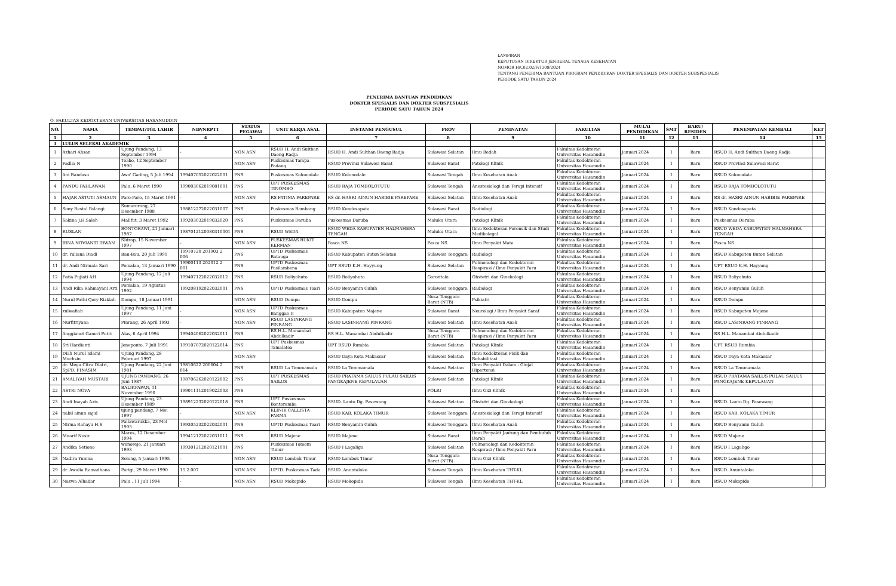LAMPIRAN
KEPUTUSAN DIREKTUR JENDERAL TENAGA KESEHATAN
NOMOR HK.02.02/F/1309/2024
TENTANG PENERIMA BANTUAN PROGRAM PENDIDIKAN DOKTER SPESIALIS DAN DOKTER SUBSPESIALIS
PERIODE SATU TAHUN 2024
PENERIMA BANTUAN PENDIDIKAN
DOKTER SPESIALIS DAN DOKTER SUBSPESIALIS
PERIODE SATU TAHUN 2024
O. FAKULTAS KEDOKTERAN UNIVERSITAS HASANUDDIN
| NO. | NAMA | TEMPAT/TGL LAHIR | NIP/NRPTT | STATUS PEGAWAI | UNIT KERJA ASAL | INSTANSI PENGUSUL | PROV | PEMINATAN | FAKULTAS | MULAI PENDIDIKAN | SMT | BARU/ RESIDEN | PENEMPATAN KEMBALI | KET |
| --- | --- | --- | --- | --- | --- | --- | --- | --- | --- | --- | --- | --- | --- | --- |
| 1 | 2 | 3 | 4 | 5 | 6 | 7 | 8 | 9 | 10 | 11 | 12 | 13 | 14 | 15 |
| I | LULUS SELEKSI AKADEMIK | | | | | | | | | | | | | |
| 1 | Azhari Ahsan | Ujung Pandang, 13 September 1994 | - | NON ASN | RSUD H. Andi Sulthan Daeng Radja | RSUD H. Andi Sulthan Daeng Radja | Sulawesi Selatan | Ilmu Bedah | Fakultas Kedokteran Universitas Hasanudin | Januari 2024 | 1 | Baru | RSUD H. Andi Sulthan Daeng Radja | |
| 2 | Fadlia N | Toabo, 12 September 1990 | | NON ASN | Puskesmas Tampa Padang | RSUD Provinsi Sulawesi Barat | Sulawesi Barat | Patologi Klinik | Fakultas Kedokteran Universitas Hasanudin | Januari 2024 | 1 | Baru | RSUD Provinsi Sulawesi Barat | |
| 3 | Ani Bandaso | Awo' Gading, 5 Juli 1994 | 199407052022022001 | PNS | Puskesmas Kolonodale | RSUD Kolonodale | Sulawesi Tengah | Ilmu Kesehatan Anak | Fakultas Kedokteran Universitas Hasanudin | Januari 2024 | 1 | Baru | RSUD Kolonodale | |
| 4 | PANDU PAHLAWAN | Palu, 6 Maret 1990 | 199003062019081001 | PNS | UPT PUSKESMAS TINOMBO | RSUD RAJA TOMBOLOTUTU | Sulawesi Tengah | Anestesiologi dan Terapi Intensif | Fakultas Kedokteran Universitas Hasanudin | Januari 2024 | 1 | Baru | RSUD RAJA TOMBOLOTUTU | |
| 5 | HAJAR ASTUTI ASMAUN | Pare-Pare, 15 Maret 1991 | - | NON ASN | RS FATIMA PAREPARE | RS dr. HASRI AINUN HABIBIE PAREPARE | Sulawesi Selatan | Ilmu Kesehatan Anak | Fakultas Kedokteran Universitas Hasanudin | Januari 2024 | 1 | Baru | RS dr. HASRI AINUN HABIBIE PAREPARE | |
| 6 | Sony Restal Palangi | Sumarorong, 27 Desember 1988 | 198812272022031007 | PNS | Puskesmas Bambang | RSUD Kondosapata | Sulawesi Barat | Radiologi | Fakultas Kedokteran Universitas Hasanudin | Januari 2024 | 1 | Baru | RSUD Kondosapata | |
| 7 | Sakina J.H.Saleh | Malifut, 3 Maret 1992 | 199203032019032020 | PNS | Puskesmas Daruba | Puskesmas Daruba | Maluku Utara | Patologi Klinik | Fakultas Kedokteran Universitas Hasanudin | Januari 2024 | 1 | Baru | Puskesmas Daruba | |
| 8 | RUSLAN | BONTOBAWI, 21 Januari 1987 | 1987012120080310001 | PNS | RSUD WEDA | RSUD WEDA KABUPATEN HALMAHERA TENGAH | Maluku Utara | Ilmu Kedokteran Forensik dan Studi Medikolegal | Fakultas Kedokteran Universitas Hasanudin | Januari 2024 | 1 | Baru | RSUD WEDA KABUPATEN HALMAHERA TENGAH | |
| 9 | IRNA NOVIANTI IRWAN | SIdrap, 15 November 1997 | - | NON ASN | PUSKESMAS BUKIT KERMAN | Pasca NS | Pasca NS | Ilmu Penyakit Mata | Fakultas Kedokteran Universitas Hasanudin | Januari 2024 | 1 | Baru | Pasca NS | |
| 10 | dr. Yuliana Diadi | Bau-Bau, 20 Juli 1991 | 19910720 201903 2 006 | PNS | UPTD Puskesmas Batauga | RSUD Kabupaten Buton Selatan | Sulawesi Tenggara | Radiologi | Fakultas Kedokteran Universitas Hasanudin | Januari 2024 | 1 | Baru | RSUD Kabupaten Buton Selatan | |
| 11 | dr. Andi Nirmala Sari | Pomalaa, 13 Januari 1990 | 19900113 202012 2 001 | PNS | UPTD Puskesmas Pasilambena | UPT RSUD K.H. Hayyung | Sulawesi Selatan | Pulmonologi dan Kedokteran Respirasi / Ilmu Penyakit Paru | Fakultas Kedokteran Universitas Hasanudin | Januari 2024 | 1 | Baru | UPT RSUD K.H. Hayyung | |
| 12 | Fatia Pujiati AH | Ujung Pandang, 12 Juli 1994 | 199407122022032012 | PNS | RSUD Boliyohuto | RSUD Boliyohuto | Gorontalo | Obstetri dan Ginekologi | Fakultas Kedokteran Universitas Hasanudin | Januari 2024 | 1 | Baru | RSUD Boliyohuto | |
| 13 | Andi Rika Rahmayani Arti | Pomalaa, 19 Agustus 1992 | 199208192022032001 | PNS | UPTD Puskesmas Toari | RSUD Benyamin Guluh | Sulawesi Tenggara | Radiologi | Fakultas Kedokteran Universitas Hasanudin | Januari 2024 | 1 | Baru | RSUD Benyamin Guluh | |
| 14 | Nurul Fathi Qory Rizkiah | Dompu, 18 Januari 1991 | | NON ASN | RSUD Dompu | RSUD Dompu | Nusa Tenggara Barat (NTB) | Psikiatri | Fakultas Kedokteran Universitas Hasanudin | Januari 2024 | 1 | Baru | RSUD Dompu | |
| 15 | zulwafiah | Ujung Pandang, 11 Juni 1997 | - | NON ASN | UPTD Puskesmas Banggae II | RSUD Kabupaten Majene | Sulawesi Barat | Neurologi / Ilmu Penyakit Saraf | Fakultas Kedokteran Universitas Hasanudin | Januari 2024 | 1 | Baru | RSUD Kabupaten Majene | |
| 16 | Nurfitriyana | Pinrang, 26 April 1993 | - | NON ASN | RSUD LASINRANG PINRANG | RSUD LASINRANG PINRANG | Sulawesi Selatan | Ilmu Kesehatan Anak | Fakultas Kedokteran Universitas Hasanudin | Januari 2024 | 1 | Baru | RSUD LASINRANG PINRANG | |
| 17 | Anggianet Ganeri Putri | Alas, 6 April 1994 | 199404062022032011 | PNS | RS H.L. Manambai Abdulkadir | RS H.L. Manambai Abdulkadir | Nusa Tenggara Barat (NTB) | Pulmonologi dan Kedokteran Respirasi / Ilmu Penyakit Paru | Fakultas Kedokteran Universitas Hasanudin | Januari 2024 | 1 | Baru | RS H.L. Manambai Abdulkadir | |
| 18 | Sri Hardianti | Jeneponto, 7 Juli 1991 | 199107072020122014 | PNS | UPT Puskesmas Tamalatea | UPT RSUD Rumbia | Sulawesi Selatan | Patologi Klinik | Fakultas Kedokteran Universitas Hasanudin | Januari 2024 | 1 | Baru | UPT RSUD Rumbia | |
| 19 | Diah Nurul Islami Muchsin | Ujung Pandang, 28 Februari 1997 | | NON ASN | | RSUD Daya Kota Makassar | Sulawesi Selatan | Ilmu Kedokteran Fisik dan Rehabilitasi | Fakultas Kedokteran Universitas Hasanudin | Januari 2024 | 1 | Baru | RSUD Daya Kota Makassar | |
| 20 | dr. Mega Citra Diatri, SpPD, FINASIM | Ujung Pandang, 22 Juni 1981 | 19810622 200604 2 014 | PNS | RSUD La Temmamala | RSUD La Temmamala | Sulawesi Selatan | Ilmu Penyakit Dalam - Ginjal Hipertensi | Fakultas Kedokteran Universitas Hasanudin | Januari 2024 | 1 | Baru | RSUD La Temmamala | |
| 21 | AMALIYAH MUSTARI | UJUNG PANDANG, 26 Juni 1987 | 198706262020122002 | PNS | UPT PUSKESMAS SAILUS | RSUD PRATAMA SAILUS PULAU SAILUS PANGKAJENE KEPULAUAN | Sulawesi Selatan | Patologi Klinik | Fakultas Kedokteran Universitas Hasanudin | Januari 2024 | 1 | Baru | RSUD PRATAMA SAILUS PULAU SAILUS PANGKAJENE KEPULAUAN | |
| 22 | ASTRI NOVA | BALIKPAPAN, 11 November 1990 | 199011112019022003 | PNS | | | POLRI | Ilmu Gizi Klinik | Fakultas Kedokteran Universitas Hasanudin | Januari 2024 | 1 | Baru | | |
| 23 | Andi Inayah Azis | Ujung Pandang, 23 Desember 1989 | 198912232020122018 | PNS | UPT. Puskesmas Bontoramba | RSUD. Lanto Dg. Pasewang | Sulawesi Selatan | Obstetri dan Ginekologi | Fakultas Kedokteran Universitas Hasanudin | Januari 2024 | 1 | Baru | RSUD. Lanto Dg. Pasewang | |
| 24 | nabil ainun sajid | ujung pandang, 7 Mei 1997 | - | NON ASN | KLINIK CALLISTA FARMA | RSUD KAB. KOLAKA TIMUR | Sulawesi Tenggara | Anestesiologi dan Terapi Intensif | Fakultas Kedokteran Universitas Hasanudin | Januari 2024 | 1 | Baru | RSUD KAB. KOLAKA TIMUR | |
| 25 | Nirma Rahayu H.S | Pallawarukka, 23 Mei 1993 | 199305232022032001 | PNS | UPTD Puskesmas Toari | RSUD Benyamin Guluh | Sulawesi Tenggara | Ilmu Kesehatan Anak | Fakultas Kedokteran Universitas Hasanudin | Januari 2024 | 1 | Baru | RSUD Benyamin Guluh | |
| 26 | Muarif Nasir | Maros, 12 Desember 1994 | 199412122022031011 | PNS | RSUD Majene | RSUD Majene | Sulawesi Barat | Ilmu Penyakit Jantung dan Pembuluh Darah | Fakultas Kedokteran Universitas Hasanudin | Januari 2024 | 1 | Baru | RSUD Majene | |
| 27 | Andika Setiono | wonorejo, 21 Januari 1993 | 199301212020121001 | PNS | Puskesmas Tomoni Timur | RSUD I Lagaligo | Sulawesi Selatan | Pulmonologi dan Kedokteran Respirasi / Ilmu Penyakit Paru | Fakultas Kedokteran Universitas Hasanudin | Januari 2024 | 1 | Baru | RSUD I Lagaligo | |
| 28 | Nadira Yumna | Selong, 5 Januari 1995 | - | NON ASN | RSUD Lombok Timur | RSUD Lombok Timur | Nusa Tenggara Barat (NTB) | Ilmu Gizi Klinik | Fakultas Kedokteran Universitas Hasanudin | Januari 2024 | 1 | Baru | RSUD Lombok Timur | |
| 29 | dr. Awalia Ramadhana | Parigi, 29 Maret 1990 | 15.2.007 | NON ASN | UPTD. Puskesmas Tada | RSUD. Anuntaloko | Sulawesi Tengah | Ilmu Kesehatan THT-KL | Fakultas Kedokteran Universitas Hasanudin | Januari 2024 | 1 | Baru | RSUD. Anuntaloko | |
| 30 | Nazwa Alhadar | Palu , 11 Juli 1994 | - | NON ASN | RSUD Mokopido | RSUD Mokopido | Sulawesi Tengah | Ilmu Kesehatan THT-KL | Fakultas Kedokteran Universitas Hasanudin | Januari 2024 | 1 | Baru | RSUD Mokopido | |